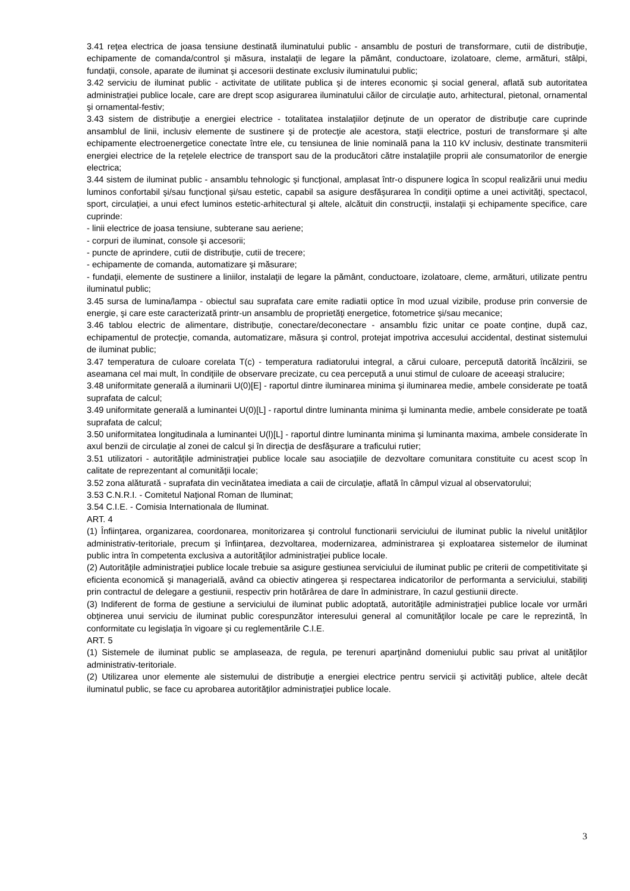3.41 reţea electrica de joasa tensiune destinată iluminatului public - ansamblu de posturi de transformare, cutii de distribuţie, echipamente de comanda/control şi măsura, instalaţii de legare la pământ, conductoare, izolatoare, cleme, armături, stâlpi, fundaţii, console, aparate de iluminat şi accesorii destinate exclusiv iluminatului public;
3.42 serviciu de iluminat public - activitate de utilitate publica şi de interes economic şi social general, aflată sub autoritatea administraţiei publice locale, care are drept scop asigurarea iluminatului căilor de circulaţie auto, arhitectural, pietonal, ornamental şi ornamental-festiv;
3.43 sistem de distribuţie a energiei electrice - totalitatea instalaţiilor deţinute de un operator de distribuţie care cuprinde ansamblul de linii, inclusiv elemente de sustinere şi de protecţie ale acestora, staţii electrice, posturi de transformare şi alte echipamente electroenergetice conectate între ele, cu tensiunea de linie nominală pana la 110 kV inclusiv, destinate transmiterii energiei electrice de la reţelele electrice de transport sau de la producători către instalaţiile proprii ale consumatorilor de energie electrica;
3.44 sistem de iluminat public - ansamblu tehnologic şi funcţional, amplasat într-o dispunere logica în scopul realizării unui mediu luminos confortabil şi/sau funcţional şi/sau estetic, capabil sa asigure desfăşurarea în condiţii optime a unei activităţi, spectacol, sport, circulaţiei, a unui efect luminos estetic-arhitectural şi altele, alcătuit din construcţii, instalaţii şi echipamente specifice, care cuprinde:
- linii electrice de joasa tensiune, subterane sau aeriene;
- corpuri de iluminat, console şi accesorii;
- puncte de aprindere, cutii de distribuţie, cutii de trecere;
- echipamente de comanda, automatizare şi măsurare;
- fundaţii, elemente de sustinere a liniilor, instalaţii de legare la pământ, conductoare, izolatoare, cleme, armături, utilizate pentru iluminatul public;
3.45 sursa de lumina/lampa - obiectul sau suprafata care emite radiatii optice în mod uzual vizibile, produse prin conversie de energie, şi care este caracterizată printr-un ansamblu de proprietăţi energetice, fotometrice şi/sau mecanice;
3.46 tablou electric de alimentare, distribuţie, conectare/deconectare - ansamblu fizic unitar ce poate conţine, după caz, echipamentul de protecţie, comanda, automatizare, măsura şi control, protejat impotriva accesului accidental, destinat sistemului de iluminat public;
3.47 temperatura de culoare corelata T(c) - temperatura radiatorului integral, a cărui culoare, percepută datorită încălzirii, se aseamana cel mai mult, în condiţiile de observare precizate, cu cea percepută a unui stimul de culoare de aceeaşi stralucire;
3.48 uniformitate generală a iluminarii U(0)[E] - raportul dintre iluminarea minima şi iluminarea medie, ambele considerate pe toată suprafata de calcul;
3.49 uniformitate generală a luminantei U(0)[L] - raportul dintre luminanta minima şi luminanta medie, ambele considerate pe toată suprafata de calcul;
3.50 uniformitatea longitudinala a luminantei U(l)[L] - raportul dintre luminanta minima şi luminanta maxima, ambele considerate în axul benzii de circulaţie al zonei de calcul şi în direcţia de desfăşurare a traficului rutier;
3.51 utilizatori - autorităţile administraţiei publice locale sau asociaţiile de dezvoltare comunitara constituite cu acest scop în calitate de reprezentant al comunităţii locale;
3.52 zona alăturată - suprafata din vecinătatea imediata a caii de circulaţie, aflată în câmpul vizual al observatorului;
3.53 C.N.R.I. - Comitetul Naţional Roman de Iluminat;
3.54 C.I.E. - Comisia Internationala de Iluminat.
ART. 4
(1) Înfiinţarea, organizarea, coordonarea, monitorizarea şi controlul functionarii serviciului de iluminat public la nivelul unităţilor administrativ-teritoriale, precum şi înfiinţarea, dezvoltarea, modernizarea, administrarea şi exploatarea sistemelor de iluminat public intra în competenta exclusiva a autorităţilor administraţiei publice locale.
(2) Autorităţile administraţiei publice locale trebuie sa asigure gestiunea serviciului de iluminat public pe criterii de competitivitate şi eficienta economică şi managerială, având ca obiectiv atingerea şi respectarea indicatorilor de performanta a serviciului, stabiliţi prin contractul de delegare a gestiunii, respectiv prin hotărârea de dare în administrare, în cazul gestiunii directe.
(3) Indiferent de forma de gestiune a serviciului de iluminat public adoptată, autorităţile administraţiei publice locale vor urmări obţinerea unui serviciu de iluminat public corespunzător interesului general al comunităţilor locale pe care le reprezintă, în conformitate cu legislaţia în vigoare şi cu reglementările C.I.E.
ART. 5
(1) Sistemele de iluminat public se amplaseaza, de regula, pe terenuri aparţinând domeniului public sau privat al unităţilor administrativ-teritoriale.
(2) Utilizarea unor elemente ale sistemului de distribuţie a energiei electrice pentru servicii şi activităţi publice, altele decât iluminatul public, se face cu aprobarea autorităţilor administraţiei publice locale.
3